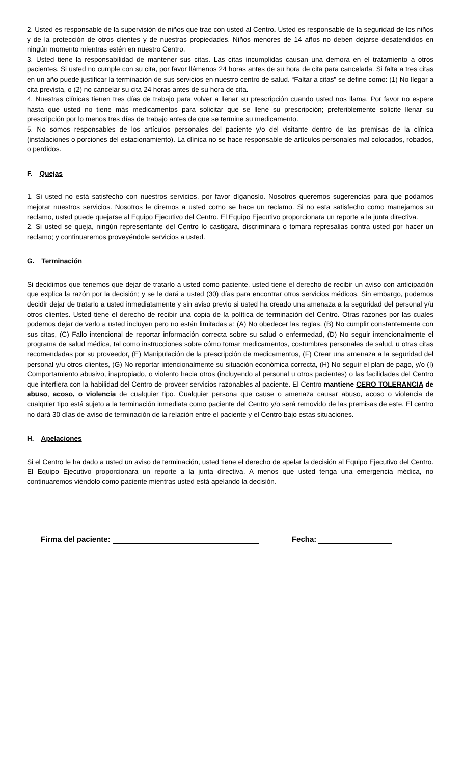2. Usted es responsable de la supervisión de niños que trae con usted al Centro. Usted es responsable de la seguridad de los niños y de la protección de otros clientes y de nuestras propiedades. Niños menores de 14 años no deben dejarse desatendidos en ningún momento mientras estén en nuestro Centro.
3. Usted tiene la responsabilidad de mantener sus citas. Las citas incumplidas causan una demora en el tratamiento a otros pacientes. Si usted no cumple con su cita, por favor llámenos 24 horas antes de su hora de cita para cancelarla. Si falta a tres citas en un año puede justificar la terminación de sus servicios en nuestro centro de salud. “Faltar a citas” se define como: (1) No llegar a cita prevista, o (2) no cancelar su cita 24 horas antes de su hora de cita.
4. Nuestras clínicas tienen tres días de trabajo para volver a llenar su prescripción cuando usted nos llama. Por favor no espere hasta que usted no tiene más medicamentos para solicitar que se llene su prescripción; preferiblemente solicite llenar su prescripción por lo menos tres días de trabajo antes de que se termine su medicamento.
5. No somos responsables de los artículos personales del paciente y/o del visitante dentro de las premisas de la clínica (instalaciones o porciones del estacionamiento). La clínica no se hace responsable de artículos personales mal colocados, robados, o perdidos.
F. Quejas
1. Si usted no está satisfecho con nuestros servicios, por favor díganoslo. Nosotros queremos sugerencias para que podamos mejorar nuestros servicios. Nosotros le diremos a usted como se hace un reclamo. Si no esta satisfecho como manejamos su reclamo, usted puede quejarse al Equipo Ejecutivo del Centro. El Equipo Ejecutivo proporcionara un reporte a la junta directiva.
2. Si usted se queja, ningún representante del Centro lo castigara, discriminara o tomara represalias contra usted por hacer un reclamo; y continuaremos proveyéndole servicios a usted.
G. Terminación
Si decidimos que tenemos que dejar de tratarlo a usted como paciente, usted tiene el derecho de recibir un aviso con anticipación que explica la razón por la decisión; y se le dará a usted (30) días para encontrar otros servicios médicos. Sin embargo, podemos decidir dejar de tratarlo a usted inmediatamente y sin aviso previo si usted ha creado una amenaza a la seguridad del personal y/u otros clientes. Usted tiene el derecho de recibir una copia de la política de terminación del Centro. Otras razones por las cuales podemos dejar de verlo a usted incluyen pero no están limitadas a: (A) No obedecer las reglas, (B) No cumplir constantemente con sus citas, (C) Fallo intencional de reportar información correcta sobre su salud o enfermedad, (D) No seguir intencionalmente el programa de salud médica, tal como instrucciones sobre cómo tomar medicamentos, costumbres personales de salud, u otras citas recomendadas por su proveedor, (E) Manipulación de la prescripción de medicamentos, (F) Crear una amenaza a la seguridad del personal y/u otros clientes, (G) No reportar intencionalmente su situación económica correcta, (H) No seguir el plan de pago, y/o (I) Comportamiento abusivo, inapropiado, o violento hacia otros (incluyendo al personal u otros pacientes) o las facilidades del Centro que interfiera con la habilidad del Centro de proveer servicios razonables al paciente. El Centro mantiene CERO TOLERANCIA de abuso, acoso, o violencia de cualquier tipo. Cualquier persona que cause o amenaza causar abuso, acoso o violencia de cualquier tipo está sujeto a la terminación inmediata como paciente del Centro y/o será removido de las premisas de este. El centro no dará 30 días de aviso de terminación de la relación entre el paciente y el Centro bajo estas situaciones.
H. Apelaciones
Si el Centro le ha dado a usted un aviso de terminación, usted tiene el derecho de apelar la decisión al Equipo Ejecutivo del Centro. El Equipo Ejecutivo proporcionara un reporte a la junta directiva. A menos que usted tenga una emergencia médica, no continuaremos viéndolo como paciente mientras usted está apelando la decisión.
Firma del paciente: Fecha: